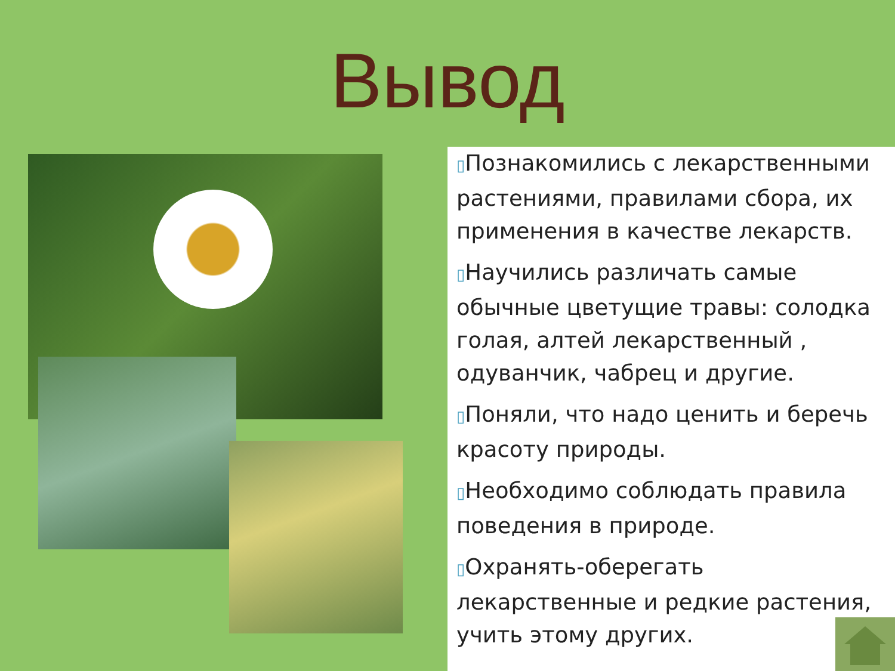Вывод
▯Познакомились с лекарственными растениями, правилами сбора, их применения в качестве лекарств.
▯Научились различать самые обычные цветущие травы: солодка голая, алтей лекарственный , одуванчик, чабрец и другие.
▯Поняли, что надо ценить и беречь красоту природы.
▯Необходимо соблюдать правила поведения в природе.
▯Охранять-оберегать лекарственные и редкие растения, учить этому других.